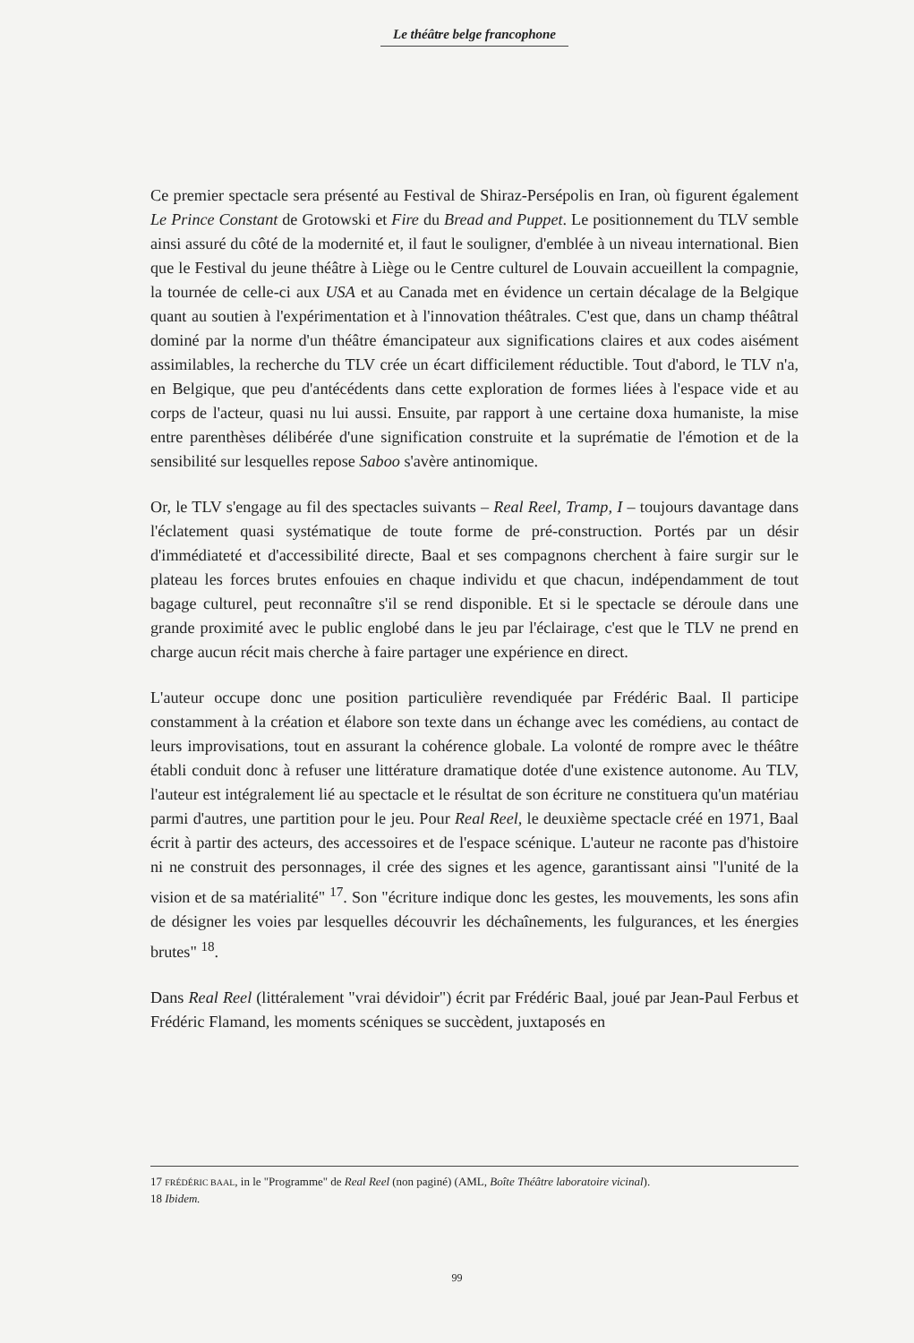Le théâtre belge francophone
Ce premier spectacle sera présenté au Festival de Shiraz-Persépolis en Iran, où figurent également Le Prince Constant de Grotowski et Fire du Bread and Puppet. Le positionnement du TLV semble ainsi assuré du côté de la modernité et, il faut le souligner, d'emblée à un niveau international. Bien que le Festival du jeune théâtre à Liège ou le Centre culturel de Louvain accueillent la compagnie, la tournée de celle-ci aux USA et au Canada met en évidence un certain décalage de la Belgique quant au soutien à l'expérimentation et à l'innovation théâtrales. C'est que, dans un champ théâtral dominé par la norme d'un théâtre émancipateur aux significations claires et aux codes aisément assimilables, la recherche du TLV crée un écart difficilement réductible. Tout d'abord, le TLV n'a, en Belgique, que peu d'antécédents dans cette exploration de formes liées à l'espace vide et au corps de l'acteur, quasi nu lui aussi. Ensuite, par rapport à une certaine doxa humaniste, la mise entre parenthèses délibérée d'une signification construite et la suprématie de l'émotion et de la sensibilité sur lesquelles repose Saboo s'avère antinomique.
Or, le TLV s'engage au fil des spectacles suivants – Real Reel, Tramp, I – toujours davantage dans l'éclatement quasi systématique de toute forme de pré-construction. Portés par un désir d'immédiateté et d'accessibilité directe, Baal et ses compagnons cherchent à faire surgir sur le plateau les forces brutes enfouies en chaque individu et que chacun, indépendamment de tout bagage culturel, peut reconnaître s'il se rend disponible. Et si le spectacle se déroule dans une grande proximité avec le public englobé dans le jeu par l'éclairage, c'est que le TLV ne prend en charge aucun récit mais cherche à faire partager une expérience en direct.
L'auteur occupe donc une position particulière revendiquée par Frédéric Baal. Il participe constamment à la création et élabore son texte dans un échange avec les comédiens, au contact de leurs improvisations, tout en assurant la cohérence globale. La volonté de rompre avec le théâtre établi conduit donc à refuser une littérature dramatique dotée d'une existence autonome. Au TLV, l'auteur est intégralement lié au spectacle et le résultat de son écriture ne constituera qu'un matériau parmi d'autres, une partition pour le jeu. Pour Real Reel, le deuxième spectacle créé en 1971, Baal écrit à partir des acteurs, des accessoires et de l'espace scénique. L'auteur ne raconte pas d'histoire ni ne construit des personnages, il crée des signes et les agence, garantissant ainsi "l'unité de la vision et de sa matérialité" <sup>17</sup>. Son "écriture indique donc les gestes, les mouvements, les sons afin de désigner les voies par lesquelles découvrir les déchaînements, les fulgurances, et les énergies brutes" <sup>18</sup>.
Dans Real Reel (littéralement "vrai dévidoir") écrit par Frédéric Baal, joué par Jean-Paul Ferbus et Frédéric Flamand, les moments scéniques se succèdent, juxtaposés en
17 FRÉDÉRIC BAAL, in le "Programme" de Real Reel (non paginé) (AML, Boîte Théâtre laboratoire vicinal).
18 Ibidem.
99